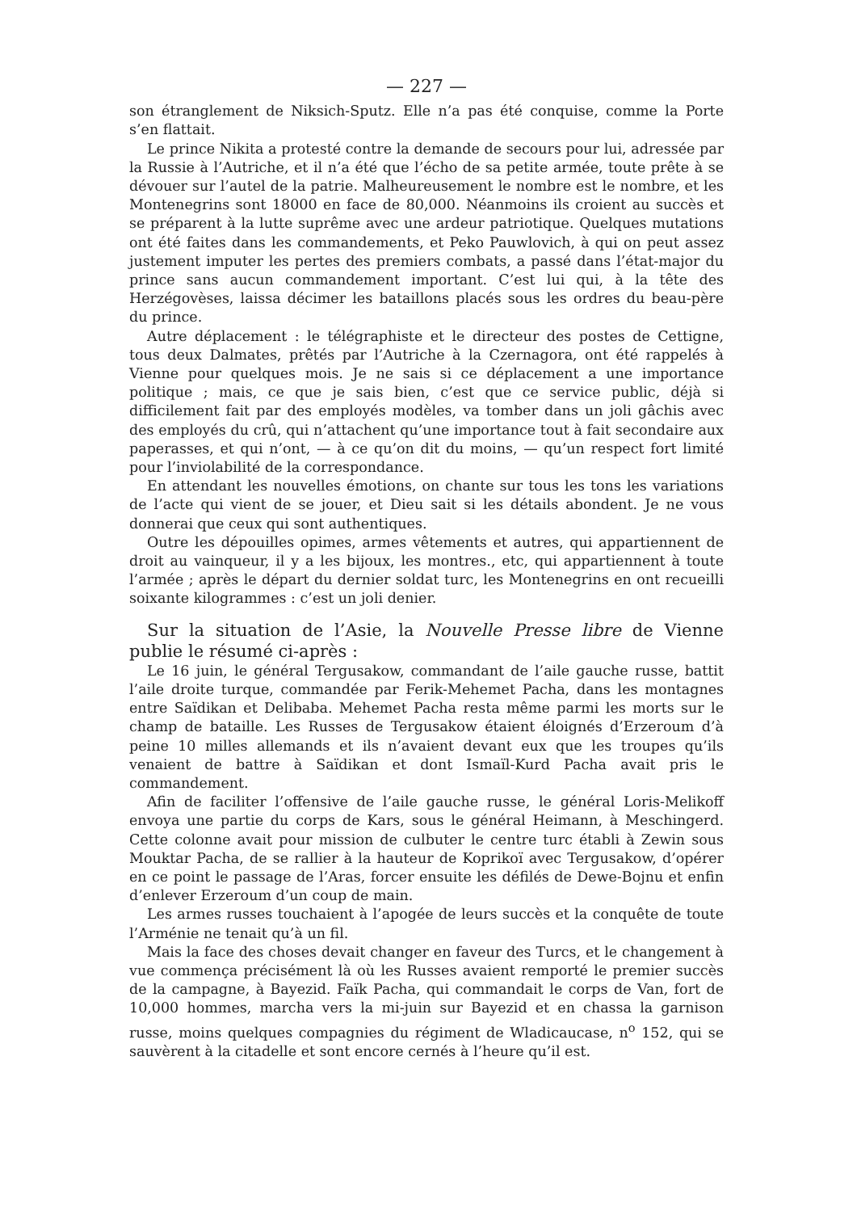— 227 —
son étranglement de Niksich-Sputz. Elle n’a pas été conquise, comme la Porte s’en flattait.
Le prince Nikita a protesté contre la demande de secours pour lui, adressée par la Russie à l’Autriche, et il n’a été que l’écho de sa petite armée, toute prête à se dévouer sur l’autel de la patrie. Malheureusement le nombre est le nombre, et les Montenegrins sont 18000 en face de 80,000. Néanmoins ils croient au succès et se préparent à la lutte suprême avec une ardeur patriotique. Quelques mutations ont été faites dans les commandements, et Peko Pauwlovich, à qui on peut assez justement imputer les pertes des premiers combats, a passé dans l’état-major du prince sans aucun commandement important. C’est lui qui, à la tête des Herzégovèses, laissa décimer les bataillons placés sous les ordres du beau-père du prince.
Autre déplacement : le télégraphiste et le directeur des postes de Cettigne, tous deux Dalmates, prêtés par l’Autriche à la Czernagora, ont été rappelés à Vienne pour quelques mois. Je ne sais si ce déplacement a une importance politique ; mais, ce que je sais bien, c’est que ce service public, déjà si difficilement fait par des employés modèles, va tomber dans un joli gâchis avec des employés du crû, qui n’attachent qu’une importance tout à fait secondaire aux paperasses, et qui n’ont, — à ce qu’on dit du moins, — qu’un respect fort limité pour l’inviolabilité de la correspondance.
En attendant les nouvelles émotions, on chante sur tous les tons les variations de l’acte qui vient de se jouer, et Dieu sait si les détails abondent. Je ne vous donnerai que ceux qui sont authentiques.
Outre les dépouilles opimes, armes vêtements et autres, qui appartiennent de droit au vainqueur, il y a les bijoux, les montres., etc, qui appartiennent à toute l’armée ; après le départ du dernier soldat turc, les Montenegrins en ont recueilli soixante kilogrammes : c’est un joli denier.
Sur la situation de l’Asie, la Nouvelle Presse libre de Vienne publie le résumé ci-après :
Le 16 juin, le général Tergusakow, commandant de l’aile gauche russe, battit l’aile droite turque, commandée par Ferik-Mehemet Pacha, dans les montagnes entre Saïdikan et Delibaba. Mehemet Pacha resta même parmi les morts sur le champ de bataille. Les Russes de Tergusakow étaient éloignés d’Erzeroum d’à peine 10 milles allemands et ils n’avaient devant eux que les troupes qu’ils venaient de battre à Saïdikan et dont Ismaïl-Kurd Pacha avait pris le commandement.
Afin de faciliter l’offensive de l’aile gauche russe, le général Loris-Melikoff envoya une partie du corps de Kars, sous le général Heimann, à Meschingerd. Cette colonne avait pour mission de culbuter le centre turc établi à Zewin sous Mouktar Pacha, de se rallier à la hauteur de Koprikoï avec Tergusakow, d’opérer en ce point le passage de l’Aras, forcer ensuite les défilés de Dewe-Bojnu et enfin d’enlever Erzeroum d’un coup de main.
Les armes russes touchaient à l’apogée de leurs succès et la conquête de toute l’Arménie ne tenait qu’à un fil.
Mais la face des choses devait changer en faveur des Turcs, et le changement à vue commença précisément là où les Russes avaient remporté le premier succès de la campagne, à Bayezid. Faïk Pacha, qui commandait le corps de Van, fort de 10,000 hommes, marcha vers la mi-juin sur Bayezid et en chassa la garnison russe, moins quelques compagnies du régiment de Wladicaucase, n<sup>o</sup> 152, qui se sauvèrent à la citadelle et sont encore cernés à l’heure qu’il est.